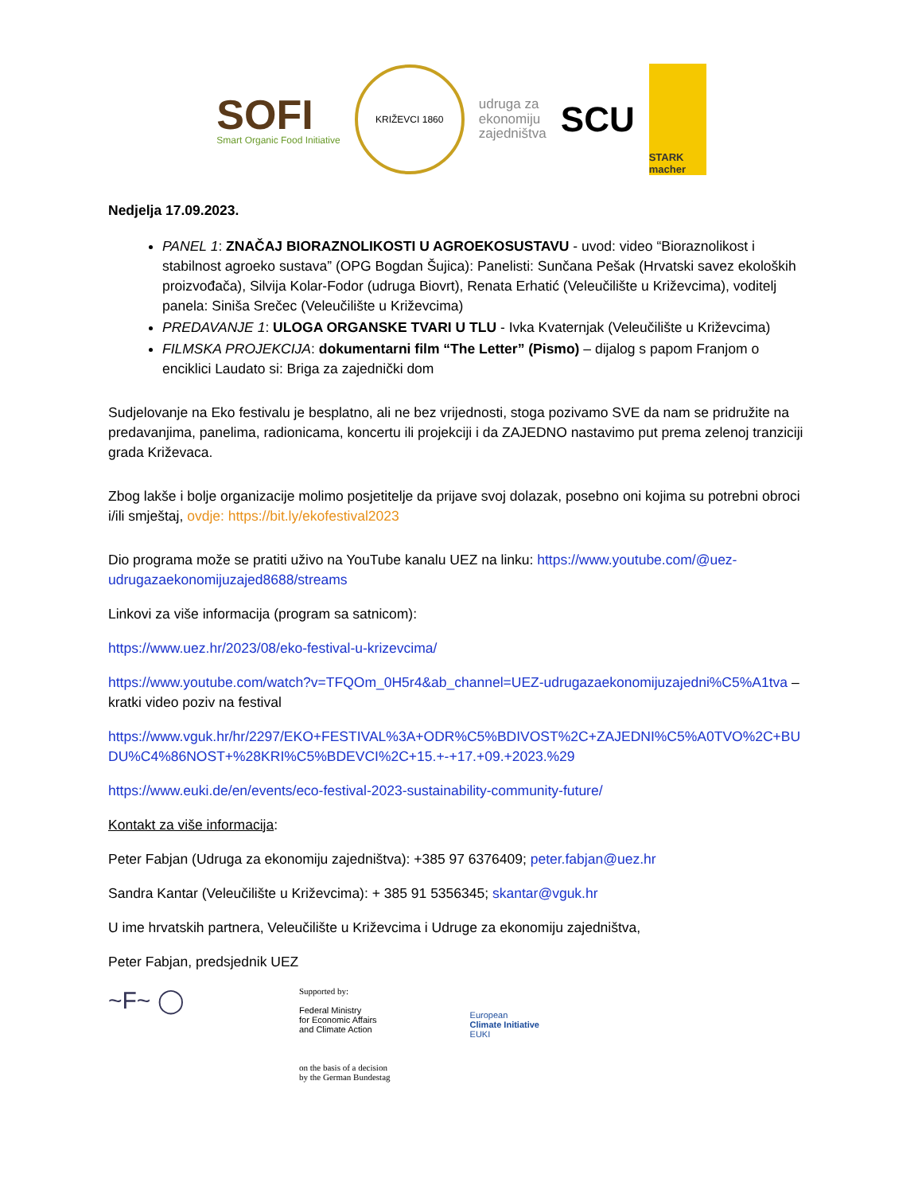SOFI
Smart Organic Food Initiative
KRIŽEVCI 1860
udruga za
ekonomiju
zajedništva
SCU
STARK macher
Nedjelja 17.09.2023.
PANEL 1: ZNAČAJ BIORAZNOLIKOSTI U AGROEKOSUSTAVU - uvod: video “Bioraznolikost i stabilnost agroeko sustava” (OPG Bogdan Šujica): Panelisti: Sunčana Pešak (Hrvatski savez ekoloških proizvođača), Silvija Kolar-Fodor (udruga Biovrt), Renata Erhatić (Veleučilište u Križevcima), voditelj panela: Siniša Srečec (Veleučilište u Križevcima)
PREDAVANJE 1: ULOGA ORGANSKE TVARI U TLU - Ivka Kvaternjak (Veleučilište u Križevcima)
FILMSKA PROJEKCIJA: dokumentarni film “The Letter” (Pismo) – dijalog s papom Franjom o enciklici Laudato si: Briga za zajednički dom
Sudjelovanje na Eko festivalu je besplatno, ali ne bez vrijednosti, stoga pozivamo SVE da nam se pridružite na predavanjima, panelima, radionicama, koncertu ili projekciji i da ZAJEDNO nastavimo put prema zelenoj tranziciji grada Križevaca.
Zbog lakše i bolje organizacije molimo posjetitelje da prijave svoj dolazak, posebno oni kojima su potrebni obroci i/ili smještaj, ovdje: https://bit.ly/ekofestival2023
Dio programa može se pratiti uživo na YouTube kanalu UEZ na linku: https://www.youtube.com/@uez-udrugazaekonomijuzajed8688/streams
Linkovi za više informacija (program sa satnicom):
https://www.uez.hr/2023/08/eko-festival-u-krizevcima/
https://www.youtube.com/watch?v=TFQOm_0H5r4&ab_channel=UEZ-udrugazaekonomijuzajedni%C5%A1tva – kratki video poziv na festival
https://www.vguk.hr/hr/2297/EKO+FESTIVAL%3A+ODR%C5%BDIVOST%2C+ZAJEDNI%C5%A0TVO%2C+BUDU%C4%86NOST+%28KRI%C5%BDEVCI%2C+15.+-+17.+09.+2023.%29
https://www.euki.de/en/events/eco-festival-2023-sustainability-community-future/
Kontakt za više informacija:
Peter Fabjan (Udruga za ekonomiju zajedništva): +385 97 6376409; peter.fabjan@uez.hr
Sandra Kantar (Veleučilište u Križevcima): + 385 91 5356345; skantar@vguk.hr
U ime hrvatskih partnera, Veleučilište u Križevcima i Udruge za ekonomiju zajedništva,
Peter Fabjan, predsjednik UEZ
~F~ ◯
Supported by:
Federal Ministry
for Economic Affairs
and Climate Action
on the basis of a decision
by the German Bundestag
European
Climate Initiative
EUKI